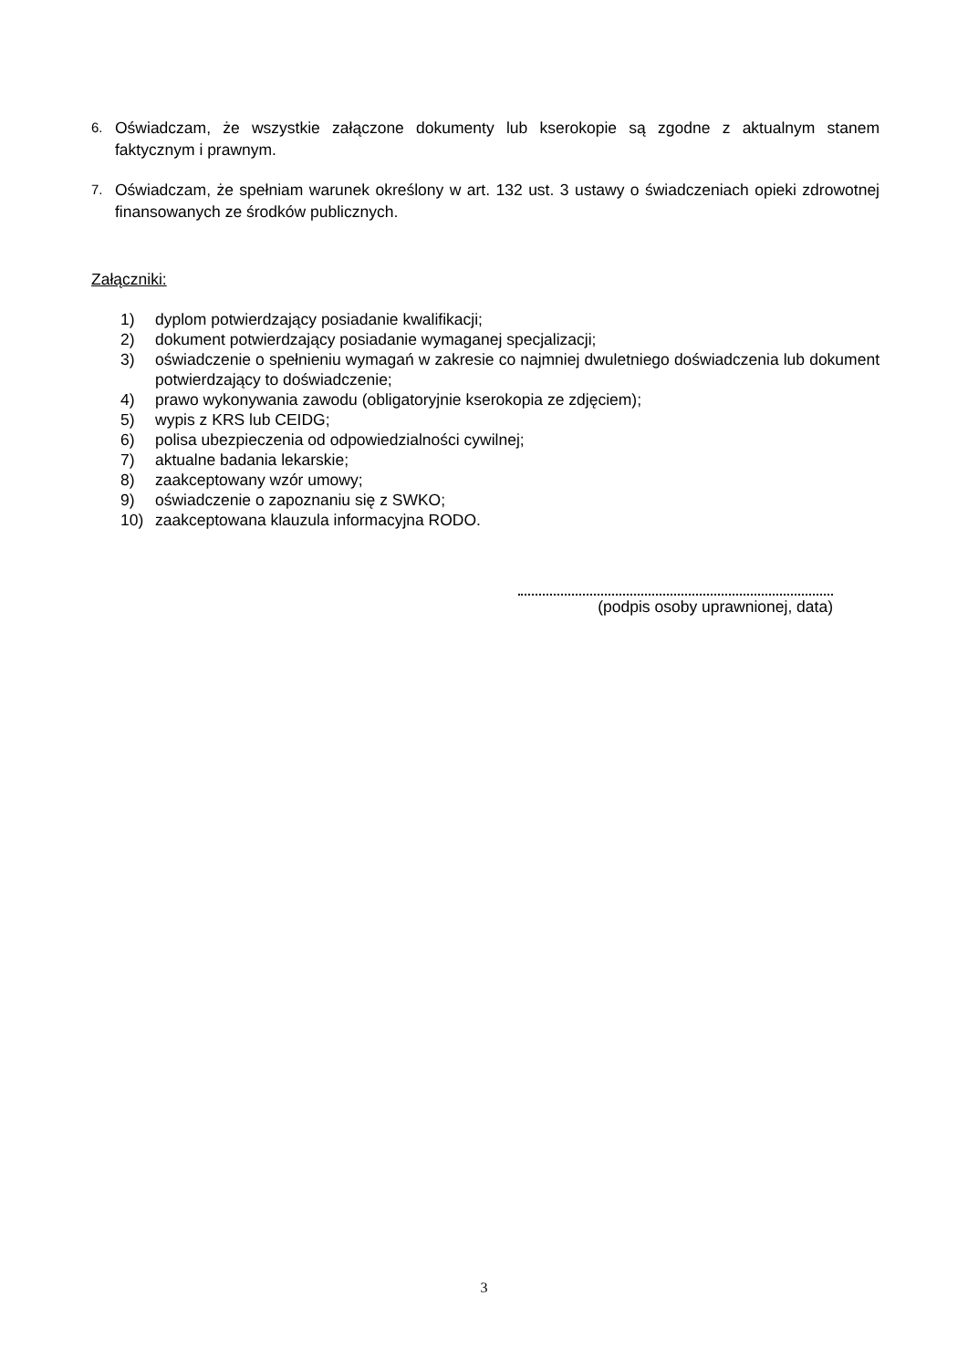6. Oświadczam, że wszystkie załączone dokumenty lub kserokopie są zgodne z aktualnym stanem faktycznym i prawnym.
7. Oświadczam, że spełniam warunek określony w art. 132 ust. 3 ustawy o świadczeniach opieki zdrowotnej finansowanych ze środków publicznych.
Załączniki:
1) dyplom potwierdzający posiadanie kwalifikacji;
2) dokument potwierdzający posiadanie wymaganej specjalizacji;
3) oświadczenie o spełnieniu wymagań w zakresie co najmniej dwuletniego doświadczenia lub dokument potwierdzający to doświadczenie;
4) prawo wykonywania zawodu (obligatoryjnie kserokopia ze zdjęciem);
5) wypis z KRS lub CEIDG;
6) polisa ubezpieczenia od odpowiedzialności cywilnej;
7) aktualne badania lekarskie;
8) zaakceptowany wzór umowy;
9) oświadczenie o zapoznaniu się z SWKO;
10) zaakceptowana klauzula informacyjna RODO.
(podpis osoby uprawnionej, data)
3